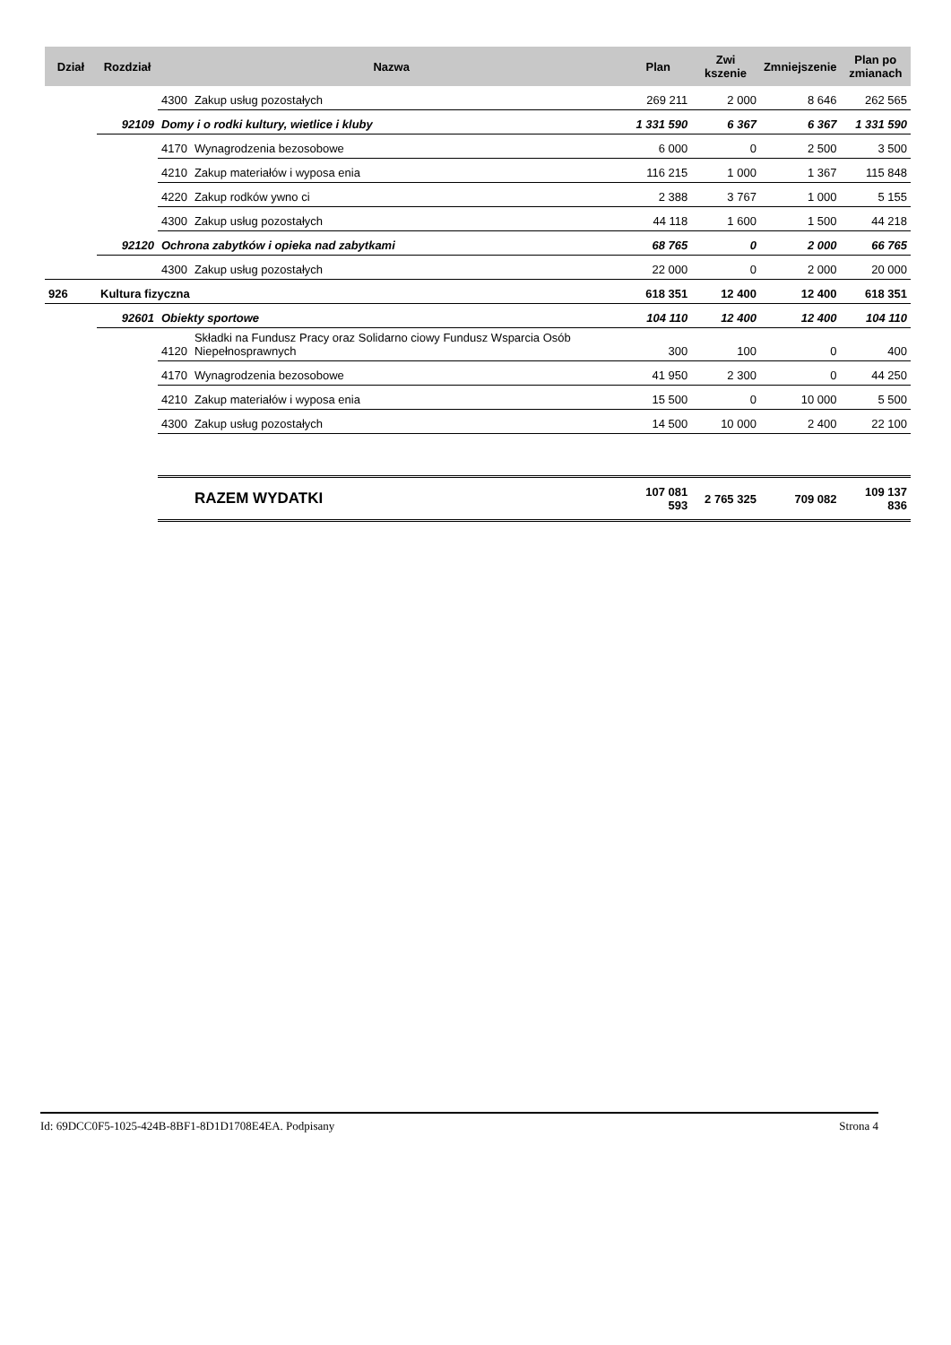| Dział | Rozdział | Nazwa | | Plan | Zwi kszenie | Zmniejszenie | Plan po zmianach |
| --- | --- | --- | --- | --- | --- | --- | --- |
| | | 4300 | Zakup usług pozostałych | 269 211 | 2 000 | 8 646 | 262 565 |
| | 92109 | Domy i o rodki kultury, wietlice i kluby | | 1 331 590 | 6 367 | 6 367 | 1 331 590 |
| | | 4170 | Wynagrodzenia bezosobowe | 6 000 | 0 | 2 500 | 3 500 |
| | | 4210 | Zakup materiałów i wyposa enia | 116 215 | 1 000 | 1 367 | 115 848 |
| | | 4220 | Zakup rodków ywno ci | 2 388 | 3 767 | 1 000 | 5 155 |
| | | 4300 | Zakup usług pozostałych | 44 118 | 1 600 | 1 500 | 44 218 |
| | 92120 | Ochrona zabytków i opieka nad zabytkami | | 68 765 | 0 | 2 000 | 66 765 |
| | | 4300 | Zakup usług pozostałych | 22 000 | 0 | 2 000 | 20 000 |
| 926 | Kultura fizyczna | | | 618 351 | 12 400 | 12 400 | 618 351 |
| | 92601 | Obiekty sportowe | | 104 110 | 12 400 | 12 400 | 104 110 |
| | | 4120 | Składki na Fundusz Pracy oraz Solidarno ciowy Fundusz Wsparcia Osób Niepełnosprawnych | 300 | 100 | 0 | 400 |
| | | 4170 | Wynagrodzenia bezosobowe | 41 950 | 2 300 | 0 | 44 250 |
| | | 4210 | Zakup materiałów i wyposa enia | 15 500 | 0 | 10 000 | 5 500 |
| | | 4300 | Zakup usług pozostałych | 14 500 | 10 000 | 2 400 | 22 100 |
| | | | RAZEM WYDATKI | 107 081 593 | 2 765 325 | 709 082 | 109 137 836 |
Id: 69DCC0F5-1025-424B-8BF1-8D1D1708E4EA. Podpisany Strona 4